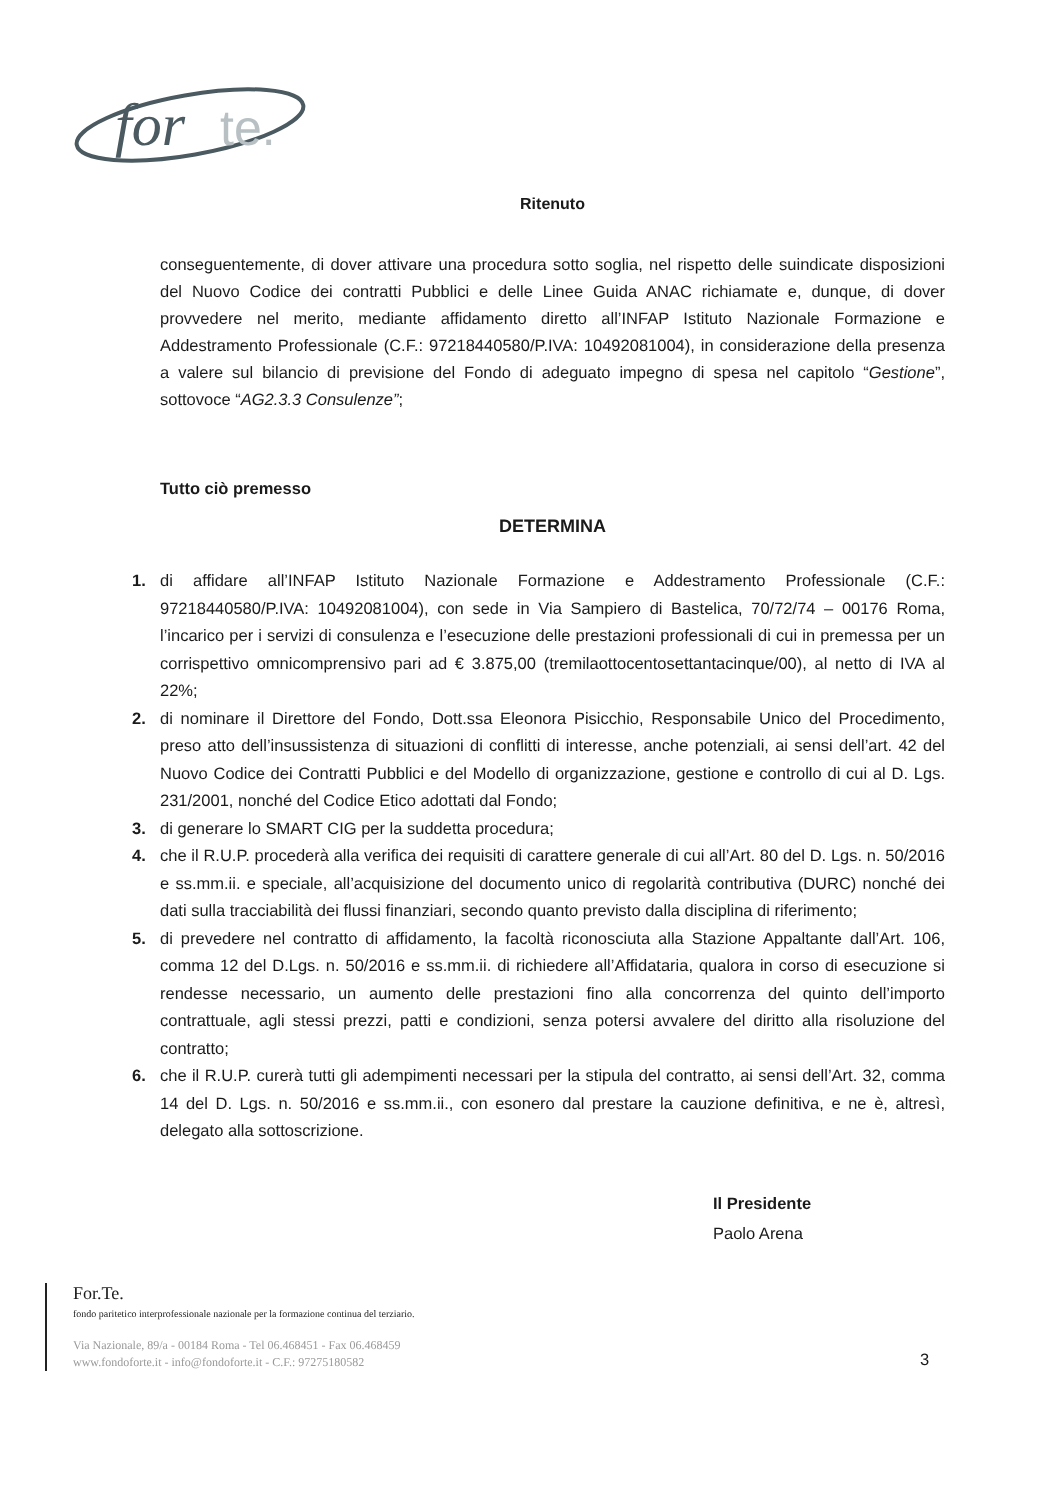for
te.
Ritenuto
conseguentemente, di dover attivare una procedura sotto soglia, nel rispetto delle suindicate disposizioni del Nuovo Codice dei contratti Pubblici e delle Linee Guida ANAC richiamate e, dunque, di dover provvedere nel merito, mediante affidamento diretto all’INFAP Istituto Nazionale Formazione e Addestramento Professionale (C.F.: 97218440580/P.IVA: 10492081004), in considerazione della presenza a valere sul bilancio di previsione del Fondo di adeguato impegno di spesa nel capitolo “Gestione”, sottovoce “AG2.3.3 Consulenze”;
Tutto ciò premesso
DETERMINA
1. di affidare all’INFAP Istituto Nazionale Formazione e Addestramento Professionale (C.F.: 97218440580/P.IVA: 10492081004), con sede in Via Sampiero di Bastelica, 70/72/74 – 00176 Roma, l’incarico per i servizi di consulenza e l’esecuzione delle prestazioni professionali di cui in premessa per un corrispettivo omnicomprensivo pari ad € 3.875,00 (tremilaottocentosettantacinque/00), al netto di IVA al 22%;
2. di nominare il Direttore del Fondo, Dott.ssa Eleonora Pisicchio, Responsabile Unico del Procedimento, preso atto dell’insussistenza di situazioni di conflitti di interesse, anche potenziali, ai sensi dell’art. 42 del Nuovo Codice dei Contratti Pubblici e del Modello di organizzazione, gestione e controllo di cui al D. Lgs. 231/2001, nonché del Codice Etico adottati dal Fondo;
3. di generare lo SMART CIG per la suddetta procedura;
4. che il R.U.P. procederà alla verifica dei requisiti di carattere generale di cui all’Art. 80 del D. Lgs. n. 50/2016 e ss.mm.ii. e speciale, all’acquisizione del documento unico di regolarità contributiva (DURC) nonché dei dati sulla tracciabilità dei flussi finanziari, secondo quanto previsto dalla disciplina di riferimento;
5. di prevedere nel contratto di affidamento, la facoltà riconosciuta alla Stazione Appaltante dall’Art. 106, comma 12 del D.Lgs. n. 50/2016 e ss.mm.ii. di richiedere all’Affidataria, qualora in corso di esecuzione si rendesse necessario, un aumento delle prestazioni fino alla concorrenza del quinto dell’importo contrattuale, agli stessi prezzi, patti e condizioni, senza potersi avvalere del diritto alla risoluzione del contratto;
6. che il R.U.P. curerà tutti gli adempimenti necessari per la stipula del contratto, ai sensi dell’Art. 32, comma 14 del D. Lgs. n. 50/2016 e ss.mm.ii., con esonero dal prestare la cauzione definitiva, e ne è, altresì, delegato alla sottoscrizione.
Il Presidente
Paolo Arena
For.Te.
fondo paritetico interprofessionale nazionale per la formazione continua del terziario.
Via Nazionale, 89/a - 00184 Roma - Tel 06.468451 - Fax 06.468459
www.fondoforte.it - info@fondoforte.it - C.F.: 97275180582
3